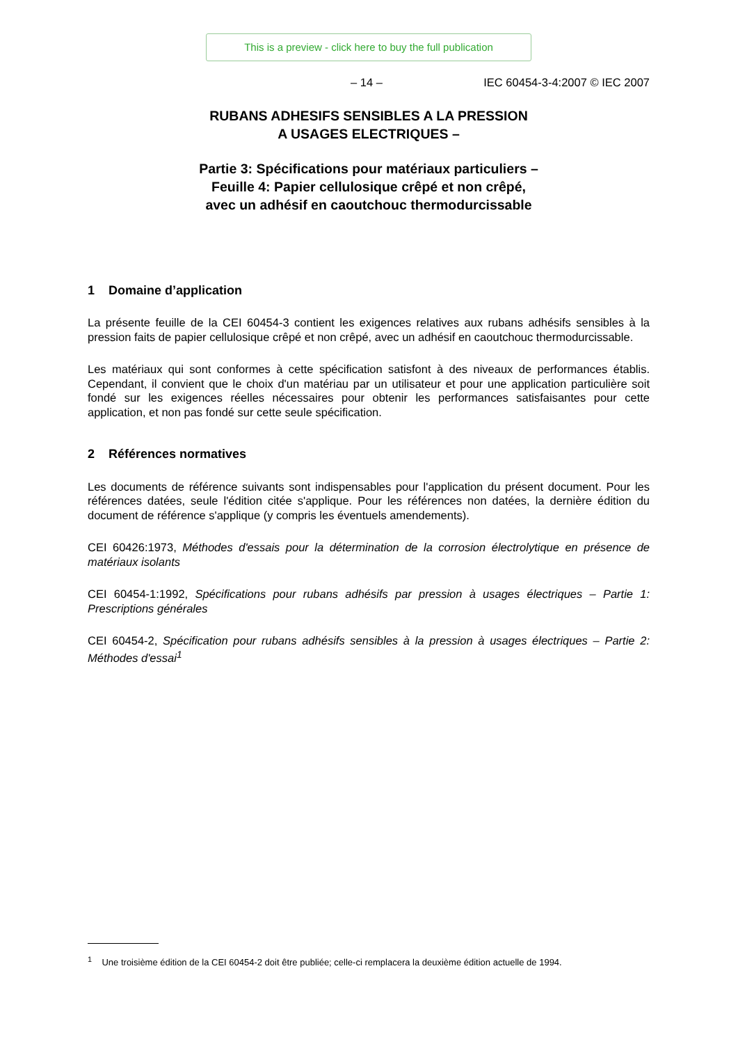This is a preview - click here to buy the full publication
– 14 – IEC 60454-3-4:2007 © IEC 2007
RUBANS ADHESIFS SENSIBLES A LA PRESSION
A USAGES ELECTRIQUES –
Partie 3: Spécifications pour matériaux particuliers –
Feuille 4: Papier cellulosique crêpé et non crêpé,
avec un adhésif en caoutchouc thermodurcissable
1 Domaine d’application
La présente feuille de la CEI 60454-3 contient les exigences relatives aux rubans adhésifs sensibles à la pression faits de papier cellulosique crêpé et non crêpé, avec un adhésif en caoutchouc thermodurcissable.
Les matériaux qui sont conformes à cette spécification satisfont à des niveaux de performances établis. Cependant, il convient que le choix d'un matériau par un utilisateur et pour une application particulière soit fondé sur les exigences réelles nécessaires pour obtenir les performances satisfaisantes pour cette application, et non pas fondé sur cette seule spécification.
2 Références normatives
Les documents de référence suivants sont indispensables pour l'application du présent document. Pour les références datées, seule l'édition citée s'applique. Pour les références non datées, la dernière édition du document de référence s'applique (y compris les éventuels amendements).
CEI 60426:1973, Méthodes d'essais pour la détermination de la corrosion électrolytique en présence de matériaux isolants
CEI 60454-1:1992, Spécifications pour rubans adhésifs par pression à usages électriques – Partie 1: Prescriptions générales
CEI 60454-2, Spécification pour rubans adhésifs sensibles à la pression à usages électriques – Partie 2: Méthodes d'essai<sup>1</sup>
<sup>1</sup> Une troisième édition de la CEI 60454-2 doit être publiée; celle-ci remplacera la deuxième édition actuelle de 1994.